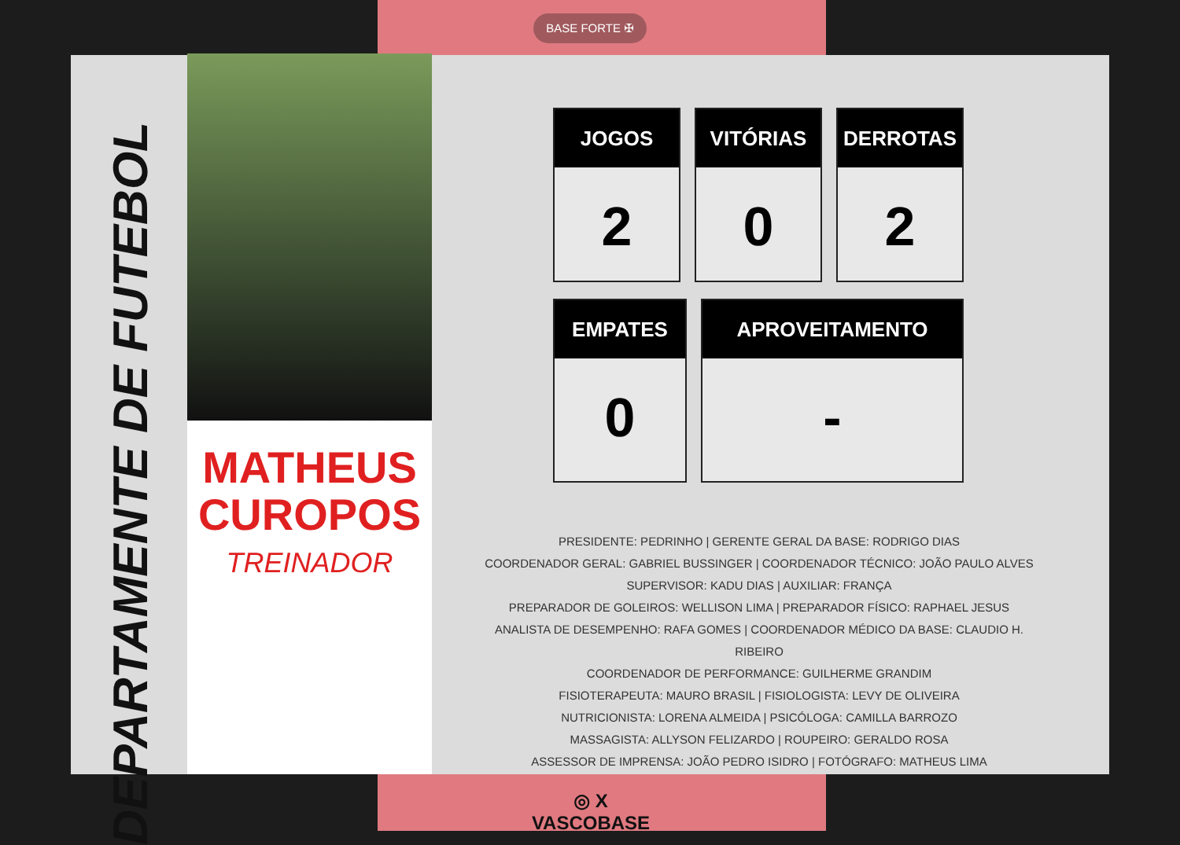BASE FORTE ✠
DEPARTAMENTE DE FUTEBOL
MATHEUS CUROPOS
TREINADOR
JOGOS
2
VITÓRIAS
0
DERROTAS
2
EMPATES
0
APROVEITAMENTO
-
PRESIDENTE: PEDRINHO | GERENTE GERAL DA BASE: RODRIGO DIAS
COORDENADOR GERAL: GABRIEL BUSSINGER | COORDENADOR TÉCNICO: JOÃO PAULO ALVES
SUPERVISOR: KADU DIAS | AUXILIAR: FRANÇA
PREPARADOR DE GOLEIROS: WELLISON LIMA | PREPARADOR FÍSICO: RAPHAEL JESUS
ANALISTA DE DESEMPENHO: RAFA GOMES | COORDENADOR MÉDICO DA BASE: CLAUDIO H. RIBEIRO
COORDENADOR DE PERFORMANCE: GUILHERME GRANDIM
FISIOTERAPEUTA: MAURO BRASIL | FISIOLOGISTA: LEVY DE OLIVEIRA
NUTRICIONISTA: LORENA ALMEIDA | PSICÓLOGA: CAMILLA BARROZO
MASSAGISTA: ALLYSON FELIZARDO | ROUPEIRO: GERALDO ROSA
ASSESSOR DE IMPRENSA: JOÃO PEDRO ISIDRO | FOTÓGRAFO: MATHEUS LIMA
◎ X VASCOBASE